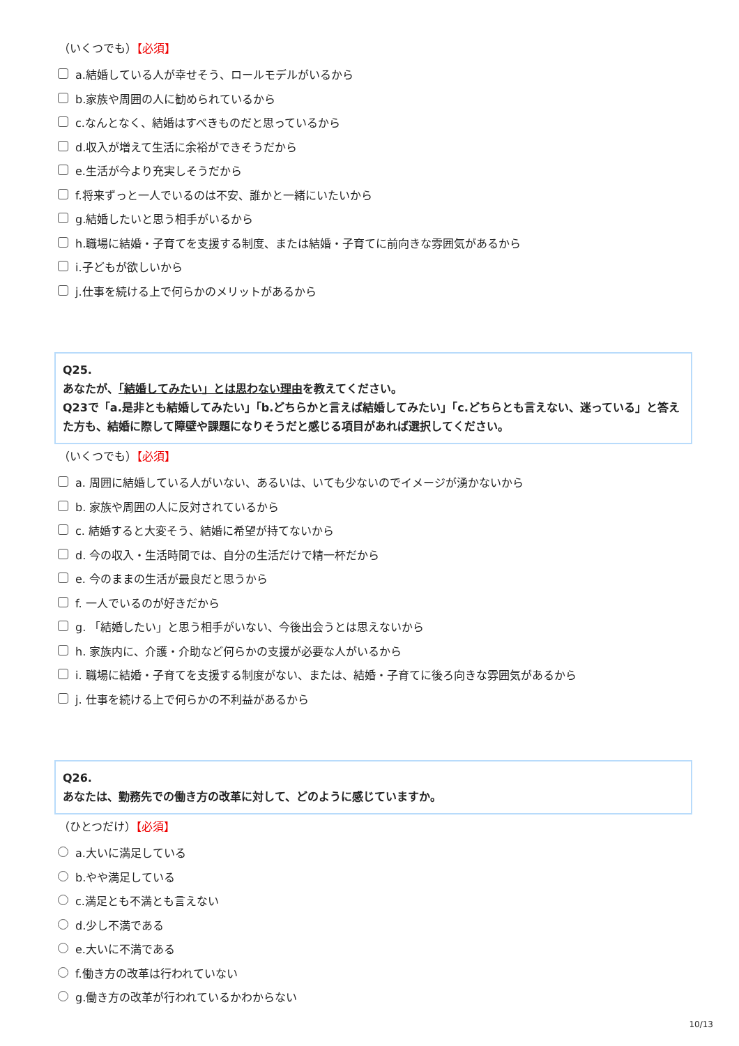（いくつでも）【必須】
a.結婚している人が幸せそう、ロールモデルがいるから
b.家族や周囲の人に勧められているから
c.なんとなく、結婚はすべきものだと思っているから
d.収入が増えて生活に余裕ができそうだから
e.生活が今より充実しそうだから
f.将来ずっと一人でいるのは不安、誰かと一緒にいたいから
g.結婚したいと思う相手がいるから
h.職場に結婚・子育てを支援する制度、または結婚・子育てに前向きな雰囲気があるから
i.子どもが欲しいから
j.仕事を続ける上で何らかのメリットがあるから
Q25.
あなたが、「結婚してみたい」とは思わない理由を教えてください。
Q23で「a.是非とも結婚してみたい」「b.どちらかと言えば結婚してみたい」「c.どちらとも言えない、迷っている」と答えた方も、結婚に際して障壁や課題になりそうだと感じる項目があれば選択してください。
（いくつでも）【必須】
a. 周囲に結婚している人がいない、あるいは、いても少ないのでイメージが湧かないから
b. 家族や周囲の人に反対されているから
c. 結婚すると大変そう、結婚に希望が持てないから
d. 今の収入・生活時間では、自分の生活だけで精一杯だから
e. 今のままの生活が最良だと思うから
f. 一人でいるのが好きだから
g. 「結婚したい」と思う相手がいない、今後出会うとは思えないから
h. 家族内に、介護・介助など何らかの支援が必要な人がいるから
i. 職場に結婚・子育てを支援する制度がない、または、結婚・子育てに後ろ向きな雰囲気があるから
j. 仕事を続ける上で何らかの不利益があるから
Q26.
あなたは、勤務先での働き方の改革に対して、どのように感じていますか。
（ひとつだけ）【必須】
a.大いに満足している
b.やや満足している
c.満足とも不満とも言えない
d.少し不満である
e.大いに不満である
f.働き方の改革は行われていない
g.働き方の改革が行われているかわからない
10/13